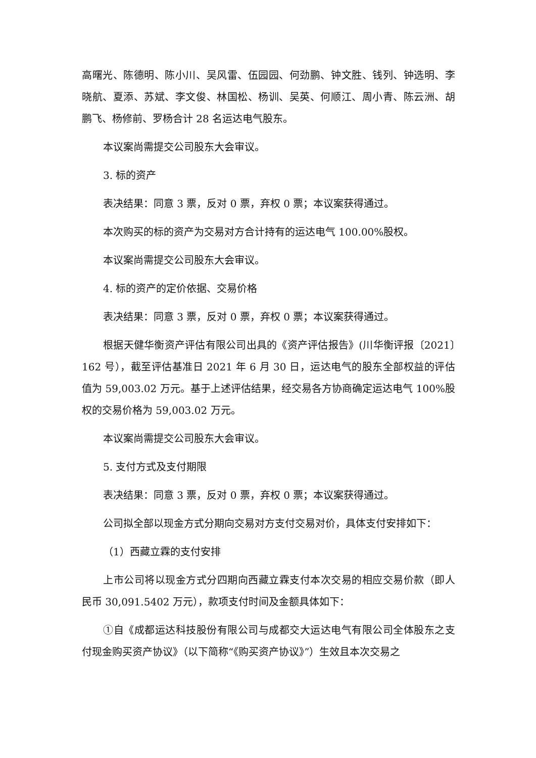高曙光、陈德明、陈小川、吴风雷、伍园园、何劲鹏、钟文胜、钱列、钟选明、李晓航、夏添、苏斌、李文俊、林国松、杨训、吴英、何顺江、周小青、陈云洲、胡鹏飞、杨修前、罗杨合计 28 名运达电气股东。
本议案尚需提交公司股东大会审议。
3. 标的资产
表决结果：同意 3 票，反对 0 票，弃权 0 票；本议案获得通过。
本次购买的标的资产为交易对方合计持有的运达电气 100.00%股权。
本议案尚需提交公司股东大会审议。
4. 标的资产的定价依据、交易价格
表决结果：同意 3 票，反对 0 票，弃权 0 票；本议案获得通过。
根据天健华衡资产评估有限公司出具的《资产评估报告》(川华衡评报〔2021〕162 号），截至评估基准日 2021 年 6 月 30 日，运达电气的股东全部权益的评估值为 59,003.02 万元。基于上述评估结果，经交易各方协商确定运达电气 100%股权的交易价格为 59,003.02 万元。
本议案尚需提交公司股东大会审议。
5. 支付方式及支付期限
表决结果：同意 3 票，反对 0 票，弃权 0 票；本议案获得通过。
公司拟全部以现金方式分期向交易对方支付交易对价，具体支付安排如下：
（1）西藏立霖的支付安排
上市公司将以现金方式分四期向西藏立霖支付本次交易的相应交易价款（即人民币 30,091.5402 万元），款项支付时间及金额具体如下：
①自《成都运达科技股份有限公司与成都交大运达电气有限公司全体股东之支付现金购买资产协议》（以下简称“《购买资产协议》”）生效且本次交易之